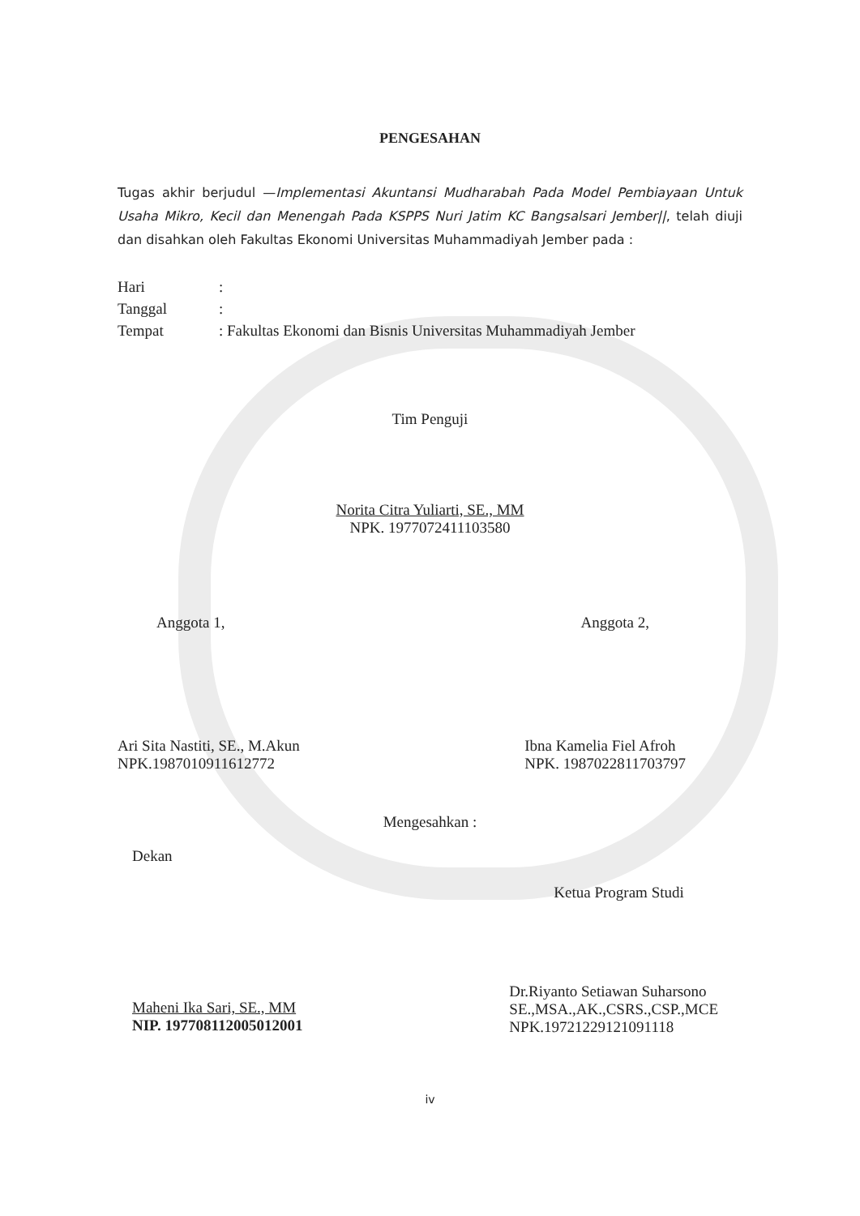PENGESAHAN
Tugas akhir berjudul —Implementasi Akuntansi Mudharabah Pada Model Pembiayaan Untuk Usaha Mikro, Kecil dan Menengah Pada KSPPS Nuri Jatim KC Bangsalsari Jember||, telah diuji dan disahkan oleh Fakultas Ekonomi Universitas Muhammadiyah Jember pada :
Hari:
Tanggal:
Tempat: Fakultas Ekonomi dan Bisnis Universitas Muhammadiyah Jember
Tim Penguji
Norita Citra Yuliarti, SE., MM
NPK. 1977072411103580
Anggota 1, Anggota 2,
Ari Sita Nastiti, SE., M.Akun
NPK.1987010911612772
Ibna Kamelia Fiel Afroh
NPK. 1987022811703797
Mengesahkan :
Dekan
Maheni Ika Sari, SE., MM
NIP. 197708112005012001
Ketua Program Studi
Dr.Riyanto Setiawan Suharsono
SE.,MSA.,AK.,CSRS.,CSP.,MCE
NPK.19721229121091118
iv